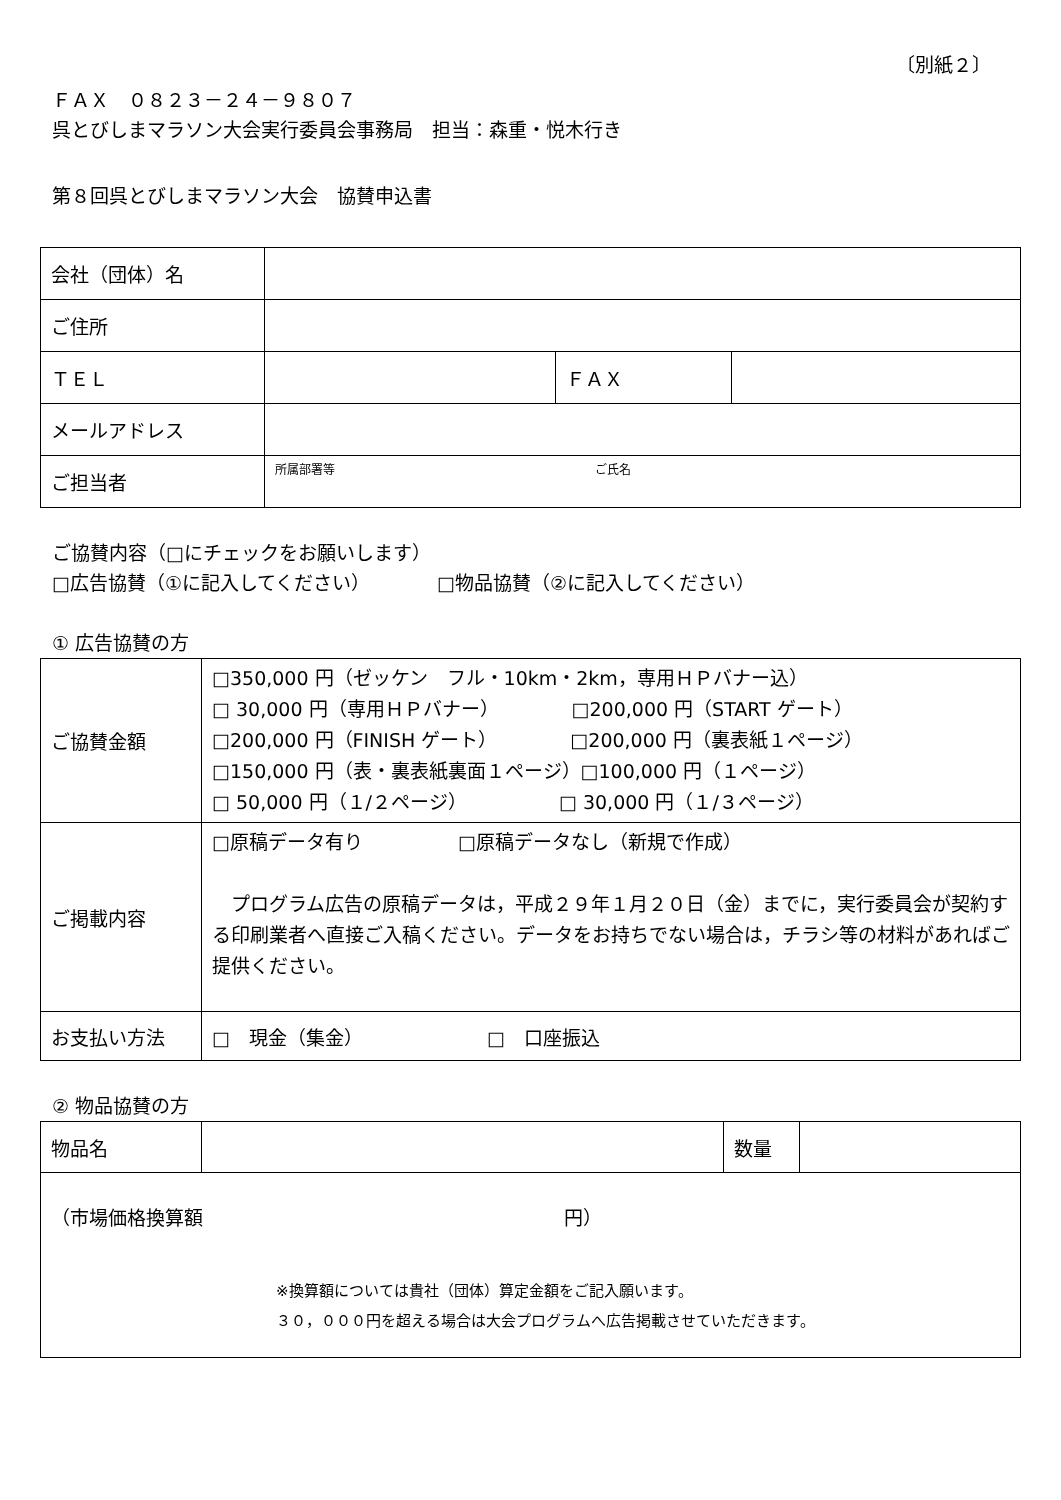〔別紙２〕
ＦＡＸ　０８２３－２４－９８０７
呉とびしまマラソン大会実行委員会事務局　担当：森重・悦木行き
第８回呉とびしまマラソン大会　協賛申込書
| 会社（団体）名 | | | |
| ご住所 | | | |
| ＴＥＬ | | ＦＡＸ | |
| メールアドレス | | | |
| ご担当者 | 所属部署等 ご氏名 | | |
ご協賛内容（□にチェックをお願いします）
□広告協賛（①に記入してください）　　　　□物品協賛（②に記入してください）
① 広告協賛の方
| ご協賛金額 | □350,000 円（ゼッケン フル・10km・2km，専用ＨＰバナー込） □ 30,000 円（専用ＨＰバナー） □200,000 円（START ゲート） □200,000 円（FINISH ゲート） □200,000 円（裏表紙１ページ） □150,000 円（表・裏表紙裏面１ページ）□100,000 円（１ページ） □ 50,000 円（１/２ページ） □ 30,000 円（１/３ページ） |
| ご掲載内容 | □原稿データ有り □原稿データなし（新規で作成） プログラム広告の原稿データは，平成２９年１月２０日（金）までに，実行委員会が契約する印刷業者へ直接ご入稿ください。データをお持ちでない場合は，チラシ等の材料があればご提供ください。 |
| お支払い方法 | □ 現金（集金） □ 口座振込 |
② 物品協賛の方
| 物品名 | | 数量 | |
| （市場価格換算額 円） ※換算額については貴社（団体）算定金額をご記入願います。 ３０，０００円を超える場合は大会プログラムへ広告掲載させていただきます。 | | | |